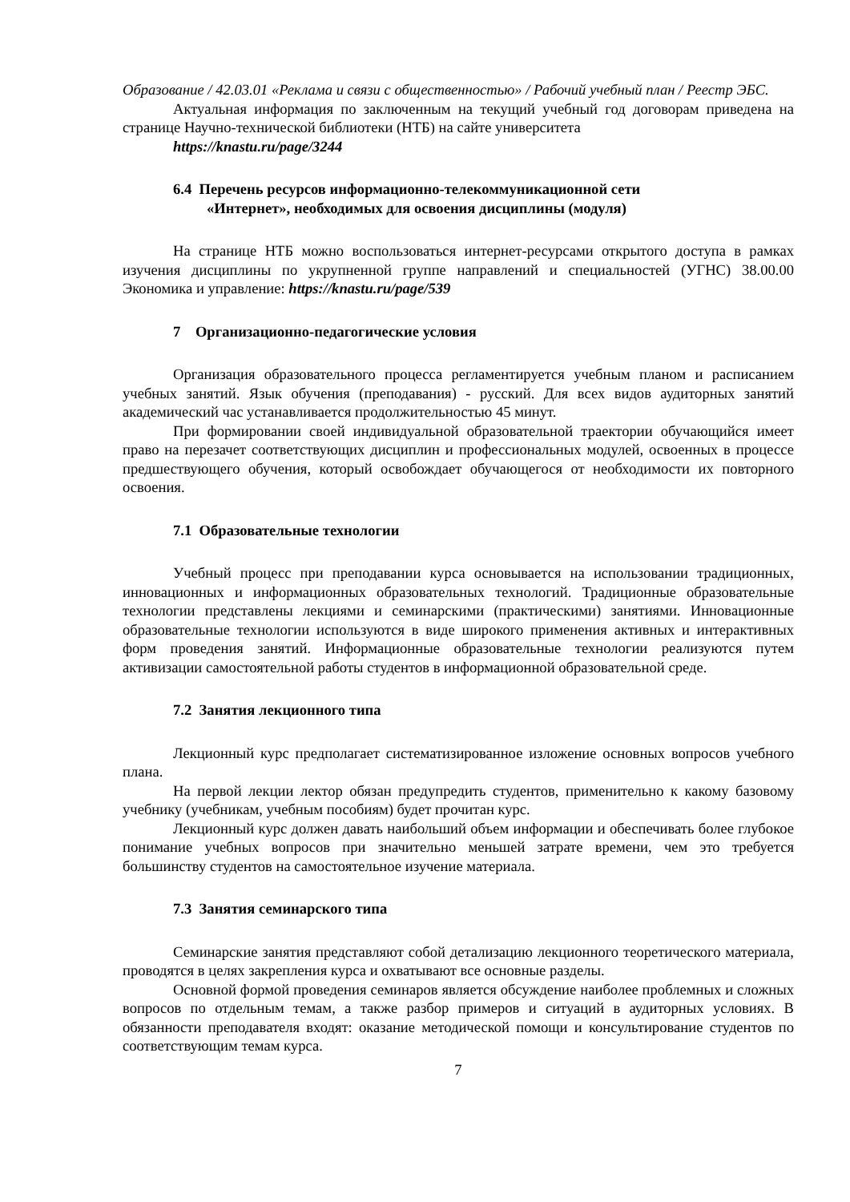Образование / 42.03.01 «Реклама и связи с общественностью» / Рабочий учебный план / Реестр ЭБС.
Актуальная информация по заключенным на текущий учебный год договорам приведена на странице Научно-технической библиотеки (НТБ) на сайте университета
https://knastu.ru/page/3244
6.4 Перечень ресурсов информационно-телекоммуникационной сети
«Интернет», необходимых для освоения дисциплины (модуля)
На странице НТБ можно воспользоваться интернет-ресурсами открытого доступа в рамках изучения дисциплины по укрупненной группе направлений и специальностей (УГНС) 38.00.00 Экономика и управление: https://knastu.ru/page/539
7 Организационно-педагогические условия
Организация образовательного процесса регламентируется учебным планом и расписанием учебных занятий. Язык обучения (преподавания) - русский. Для всех видов аудиторных занятий академический час устанавливается продолжительностью 45 минут.
При формировании своей индивидуальной образовательной траектории обучающийся имеет право на перезачет соответствующих дисциплин и профессиональных модулей, освоенных в процессе предшествующего обучения, который освобождает обучающегося от необходимости их повторного освоения.
7.1 Образовательные технологии
Учебный процесс при преподавании курса основывается на использовании традиционных, инновационных и информационных образовательных технологий. Традиционные образовательные технологии представлены лекциями и семинарскими (практическими) занятиями. Инновационные образовательные технологии используются в виде широкого применения активных и интерактивных форм проведения занятий. Информационные образовательные технологии реализуются путем активизации самостоятельной работы студентов в информационной образовательной среде.
7.2 Занятия лекционного типа
Лекционный курс предполагает систематизированное изложение основных вопросов учебного плана.
На первой лекции лектор обязан предупредить студентов, применительно к какому базовому учебнику (учебникам, учебным пособиям) будет прочитан курс.
Лекционный курс должен давать наибольший объем информации и обеспечивать более глубокое понимание учебных вопросов при значительно меньшей затрате времени, чем это требуется большинству студентов на самостоятельное изучение материала.
7.3 Занятия семинарского типа
Семинарские занятия представляют собой детализацию лекционного теоретического материала, проводятся в целях закрепления курса и охватывают все основные разделы.
Основной формой проведения семинаров является обсуждение наиболее проблемных и сложных вопросов по отдельным темам, а также разбор примеров и ситуаций в аудиторных условиях. В обязанности преподавателя входят: оказание методической помощи и консультирование студентов по соответствующим темам курса.
7